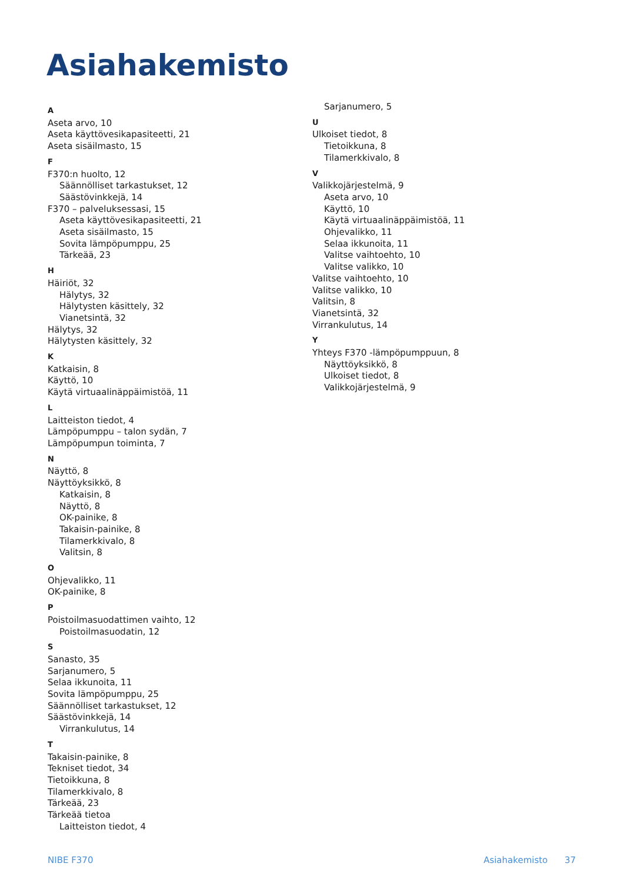Asiahakemisto
A
Aseta arvo, 10
Aseta käyttövesikapasiteetti, 21
Aseta sisäilmasto, 15
F
F370:n huolto, 12
Säännölliset tarkastukset, 12
Säästövinkkejä, 14
F370 – palveluksessasi, 15
Aseta käyttövesikapasiteetti, 21
Aseta sisäilmasto, 15
Sovita lämpöpumppu, 25
Tärkeää, 23
H
Häiriöt, 32
Hälytys, 32
Hälytysten käsittely, 32
Vianetsintä, 32
Hälytys, 32
Hälytysten käsittely, 32
K
Katkaisin, 8
Käyttö, 10
Käytä virtuaalinäppäimistöä, 11
L
Laitteiston tiedot, 4
Lämpöpumppu – talon sydän, 7
Lämpöpumpun toiminta, 7
N
Näyttö, 8
Näyttöyksikkö, 8
Katkaisin, 8
Näyttö, 8
OK-painike, 8
Takaisin-painike, 8
Tilamerkkivalo, 8
Valitsin, 8
O
Ohjevalikko, 11
OK-painike, 8
P
Poistoilmasuodattimen vaihto, 12
Poistoilmasuodatin, 12
S
Sanasto, 35
Sarjanumero, 5
Selaa ikkunoita, 11
Sovita lämpöpumppu, 25
Säännölliset tarkastukset, 12
Säästövinkkejä, 14
Virrankulutus, 14
T
Takaisin-painike, 8
Tekniset tiedot, 34
Tietoikkuna, 8
Tilamerkkivalo, 8
Tärkeää, 23
Tärkeää tietoa
Laitteiston tiedot, 4
Sarjanumero, 5
U
Ulkoiset tiedot, 8
Tietoikkuna, 8
Tilamerkkivalo, 8
V
Valikkojärjestelmä, 9
Aseta arvo, 10
Käyttö, 10
Käytä virtuaalinäppäimistöä, 11
Ohjevalikko, 11
Selaa ikkunoita, 11
Valitse vaihtoehto, 10
Valitse valikko, 10
Valitse vaihtoehto, 10
Valitse valikko, 10
Valitsin, 8
Vianetsintä, 32
Virrankulutus, 14
Y
Yhteys F370 -lämpöpumppuun, 8
Näyttöyksikkö, 8
Ulkoiset tiedot, 8
Valikkojärjestelmä, 9
NIBE F370 Asiahakemisto 37